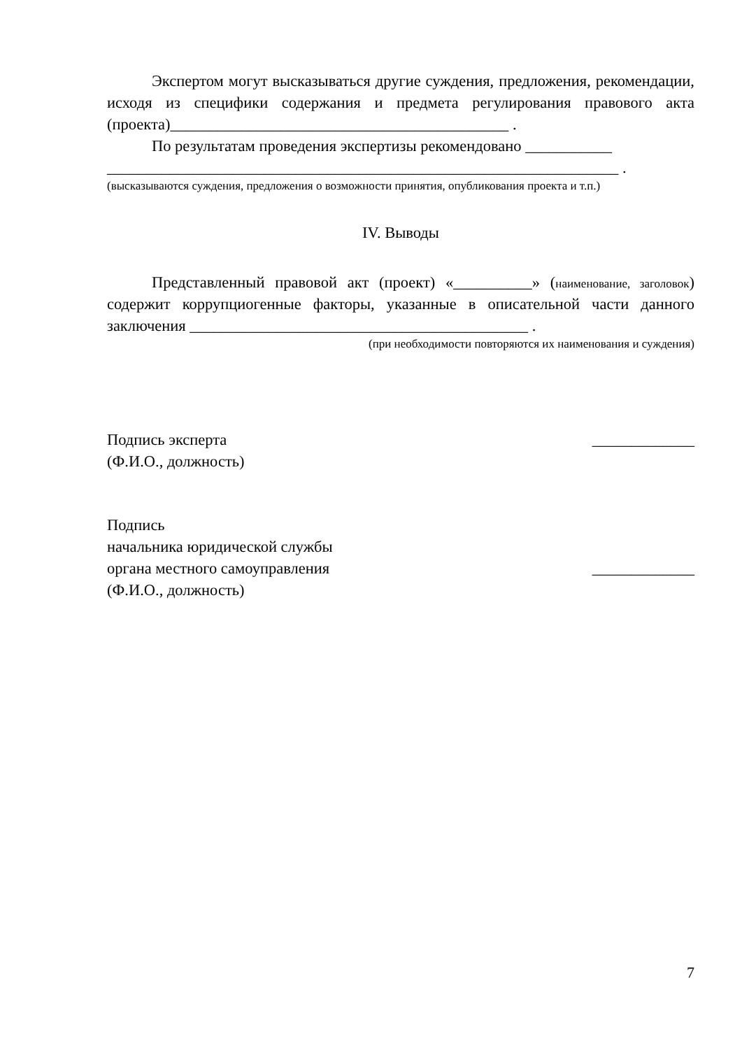Экспертом могут высказываться другие суждения, предложения, рекомендации, исходя из специфики содержания и предмета регулирования правового акта (проекта)___________________________________________ .
По результатам проведения экспертизы рекомендовано ___________
_________________________________________________________________ .
(высказываются суждения, предложения о возможности принятия, опубликования проекта и т.п.)
IV. Выводы
Представленный правовой акт (проект) «__________» (наименование, заголовок) содержит коррупциогенные факторы, указанные в описательной части данного заключения ___________________________________________ .
(при необходимости повторяются их наименования и суждения)
Подпись эксперта
(Ф.И.О., должность)
_____________
Подпись
начальника юридической службы
органа местного самоуправления
(Ф.И.О., должность)
_____________
7